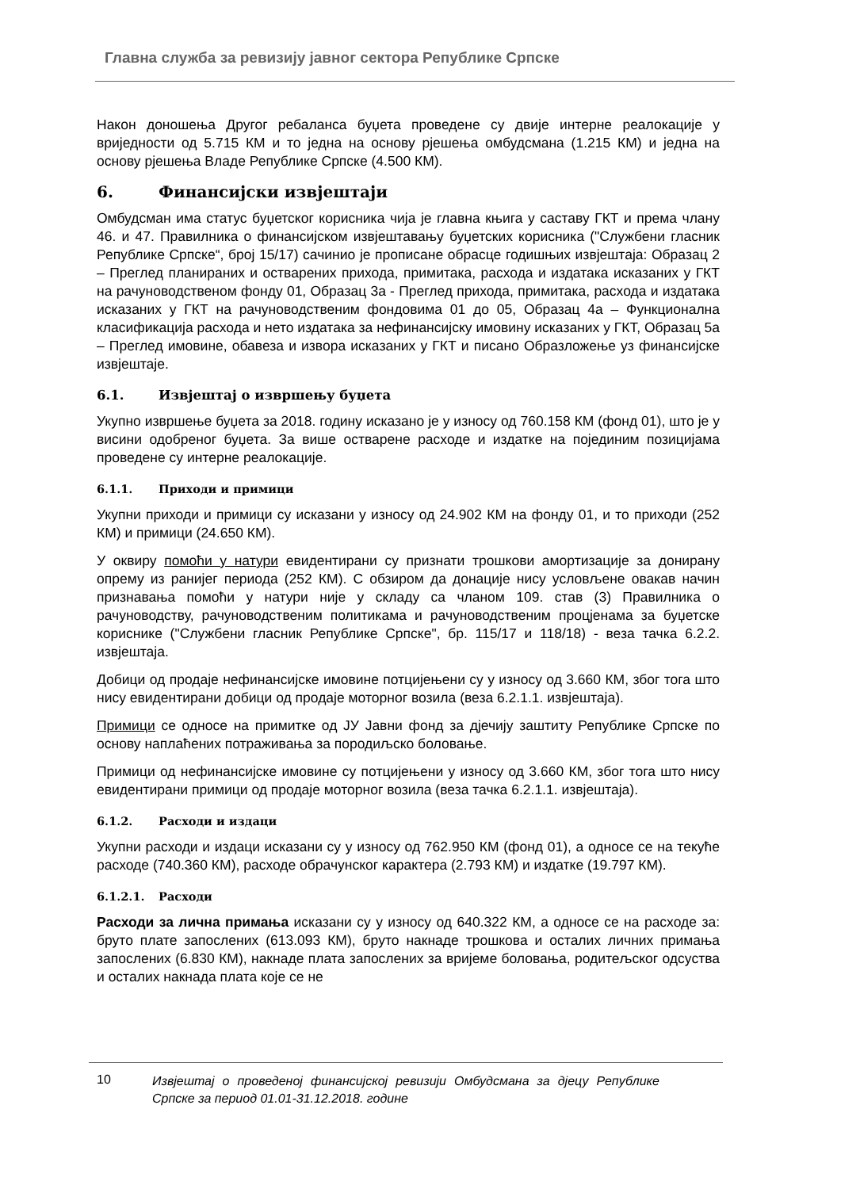Главна служба за ревизију јавног сектора Републике Српске
Након доношења Другог ребаланса буџета проведене су двије интерне реалокације у вриједности од 5.715 КМ и то једна на основу рјешења омбудсмана (1.215 КМ) и једна на основу рјешења Владе Републике Српске (4.500 КМ).
6. Финансијски извјештаји
Омбудсман има статус буџетског корисника чија је главна књига у саставу ГКТ и према члану 46. и 47. Правилника о финансијском извјештавању буџетских корисника ("Службени гласник Републике Српске“, број 15/17) сачинио је прописане обрасце годишњих извјештаја: Образац 2 – Преглед планираних и остварених прихода, примитака, расхода и издатака исказаних у ГКТ на рачуноводственом фонду 01, Образац 3а - Преглед прихода, примитака, расхода и издатака исказаних у ГКТ на рачуноводственим фондовима 01 до 05, Образац 4а – Функционална класификација расхода и нето издатака за нефинансијску имовину исказаних у ГКТ, Образац 5а – Преглед имовине, обавеза и извора исказаних у ГКТ и писано Образложење уз финансијске извјештаје.
6.1. Извјештај о извршењу буџета
Укупно извршење буџета за 2018. годину исказано је у износу од 760.158 КМ (фонд 01), што је у висини одобреног буџета. За више остварене расходе и издатке на појединим позицијама проведене су интерне реалокације.
6.1.1. Приходи и примици
Укупни приходи и примици су исказани у износу од 24.902 КМ на фонду 01, и то приходи (252 КМ) и примици (24.650 КМ).
У оквиру помоћи у натури евидентирани су признати трошкови амортизације за донирану опрему из ранијег периода (252 КМ). С обзиром да донације нису условљене овакав начин признавања помоћи у натури није у складу са чланом 109. став (3) Правилника о рачуноводству, рачуноводственим политикама и рачуноводственим процјенама за буџетске кориснике ("Службени гласник Републике Српске", бр. 115/17 и 118/18) - веза тачка 6.2.2. извјештаја.
Добици од продаје нефинансијске имовине потцијењени су у износу од 3.660 КМ, због тога што нису евидентирани добици од продаје моторног возила (веза 6.2.1.1. извјештаја).
Примици се односе на примитке од ЈУ Јавни фонд за дјечију заштиту Републике Српске по основу наплаћених потраживања за породиљско боловање.
Примици од нефинансијске имовине су потцијењени у износу од 3.660 КМ, због тога што нису евидентирани примици од продаје моторног возила (веза тачка 6.2.1.1. извјештаја).
6.1.2. Расходи и издаци
Укупни расходи и издаци исказани су у износу од 762.950 КМ (фонд 01), а односе се на текуће расходе (740.360 КМ), расходе обрачунског карактера (2.793 КМ) и издатке (19.797 КМ).
6.1.2.1. Расходи
Расходи за лична примања исказани су у износу од 640.322 КМ, а односе се на расходе за: бруто плате запослених (613.093 КМ), бруто накнаде трошкова и осталих личних примања запослених (6.830 КМ), накнаде плата запослених за вријеме боловања, родитељског одсуства и осталих накнада плата које се не
10 Извјештај о проведеној финансијској ревизији Омбудсмана за дјецу Републике Српске за период 01.01-31.12.2018. године